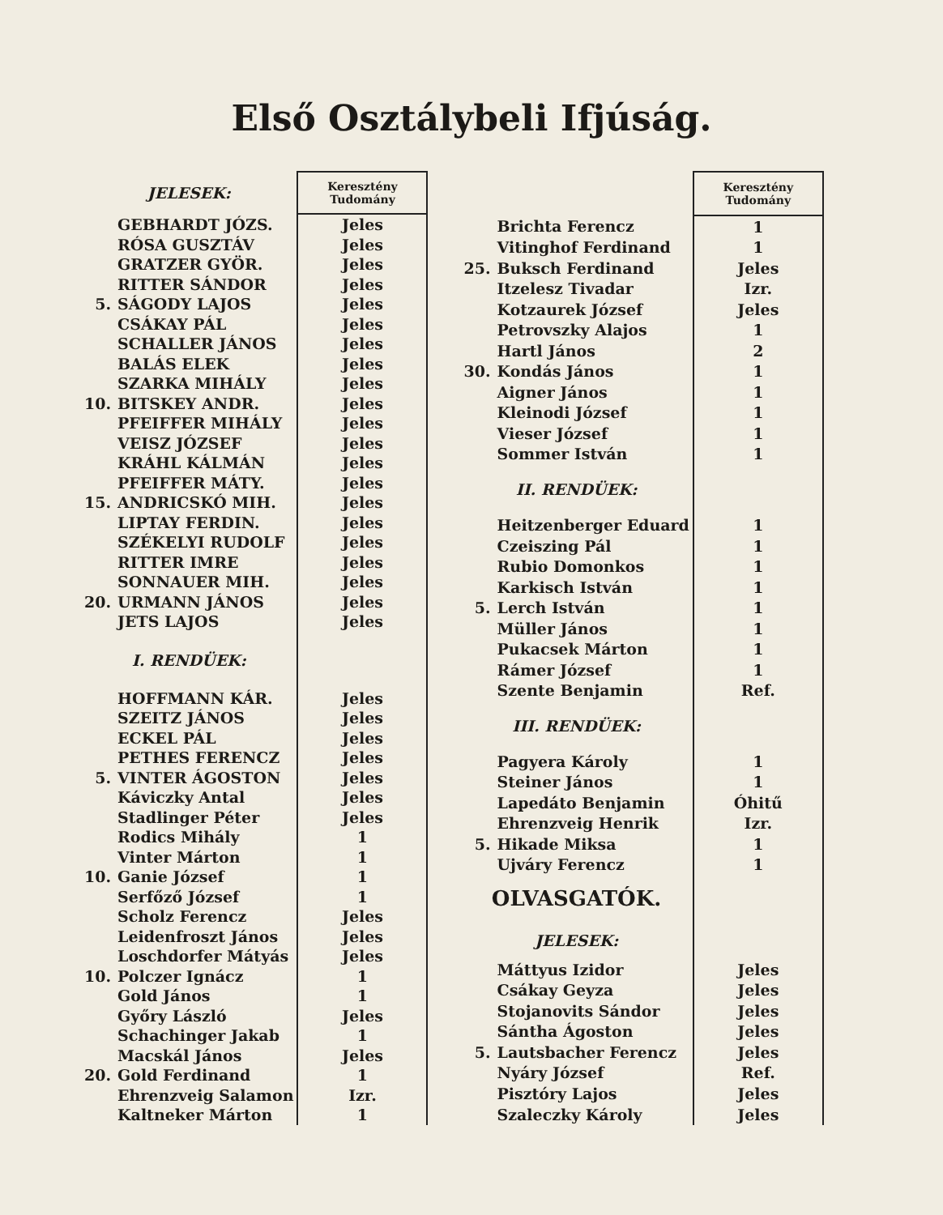Első Osztálybeli Ifjúság.
| JELESEK: | | Keresztény Tudomány |
| --- | --- | --- |
| | GEBHARDT JÓZS. | Jeles |
| | RÓSA GUSZTÁV | Jeles |
| | GRATZER GYÖR. | Jeles |
| | RITTER SÁNDOR | Jeles |
| 5. | SÁGODY LAJOS | Jeles |
| | CSÁKAY PÁL | Jeles |
| | SCHALLER JÁNOS | Jeles |
| | BALÁS ELEK | Jeles |
| | SZARKA MIHÁLY | Jeles |
| 10. | BITSKEY ANDR. | Jeles |
| | PFEIFFER MIHÁLY | Jeles |
| | VEISZ JÓZSEF | Jeles |
| | KRÁHL KÁLMÁN | Jeles |
| | PFEIFFER MÁTY. | Jeles |
| 15. | ANDRICSKÓ MIH. | Jeles |
| | LIPTAY FERDIN. | Jeles |
| | SZÉKELYI RUDOLF | Jeles |
| | RITTER IMRE | Jeles |
| | SONNAUER MIH. | Jeles |
| 20. | URMANN JÁNOS | Jeles |
| | JETS LAJOS | Jeles |
| I. RENDÜEK: | | |
| | HOFFMANN KÁR. | Jeles |
| | SZEITZ JÁNOS | Jeles |
| | ECKEL PÁL | Jeles |
| | PETHES FERENCZ | Jeles |
| 5. | VINTER ÁGOSTON | Jeles |
| | Káviczky Antal | Jeles |
| | Stadlinger Péter | Jeles |
| | Rodics Mihály | 1 |
| | Vinter Márton | 1 |
| 10. | Ganie József | 1 |
| | Serfőző József | 1 |
| | Scholz Ferencz | Jeles |
| | Leidenfroszt János | Jeles |
| | Loschdorfer Mátyás | Jeles |
| 10. | Polczer Ignácz | 1 |
| | Gold János | 1 |
| | Győry László | Jeles |
| | Schachinger Jakab | 1 |
| | Macskál János | Jeles |
| 20. | Gold Ferdinand | 1 |
| | Ehrenzveig Salamon | Izr. |
| | Kaltneker Márton | 1 |
| | | Keresztény Tudomány |
| --- | --- | --- |
| | Brichta Ferencz | 1 |
| | Vitinghof Ferdinand | 1 |
| 25. | Buksch Ferdinand | Jeles |
| | Itzelesz Tivadar | Izr. |
| | Kotzaurek József | Jeles |
| | Petrovszky Alajos | 1 |
| | Hartl János | 2 |
| 30. | Kondás János | 1 |
| | Aigner János | 1 |
| | Kleinodi József | 1 |
| | Vieser József | 1 |
| | Sommer István | 1 |
| II. RENDÜEK: | | |
| | Heitzenberger Eduard | 1 |
| | Czeiszing Pál | 1 |
| | Rubio Domonkos | 1 |
| | Karkisch István | 1 |
| 5. | Lerch István | 1 |
| | Müller János | 1 |
| | Pukacsek Márton | 1 |
| | Rámer József | 1 |
| | Szente Benjamin | Ref. |
| III. RENDÜEK: | | |
| | Pagyera Károly | 1 |
| | Steiner János | 1 |
| | Lapedáto Benjamin | Óhitű |
| | Ehrenzveig Henrik | Izr. |
| 5. | Hikade Miksa | 1 |
| | Ujváry Ferencz | 1 |
| OLVASGATÓK. | | |
| JELESEK: | | |
| | Máttyus Izidor | Jeles |
| | Csákay Geyza | Jeles |
| | Stojanovits Sándor | Jeles |
| | Sántha Ágoston | Jeles |
| 5. | Lautsbacher Ferencz | Jeles |
| | Nyáry József | Ref. |
| | Pisztóry Lajos | Jeles |
| | Szaleczky Károly | Jeles |